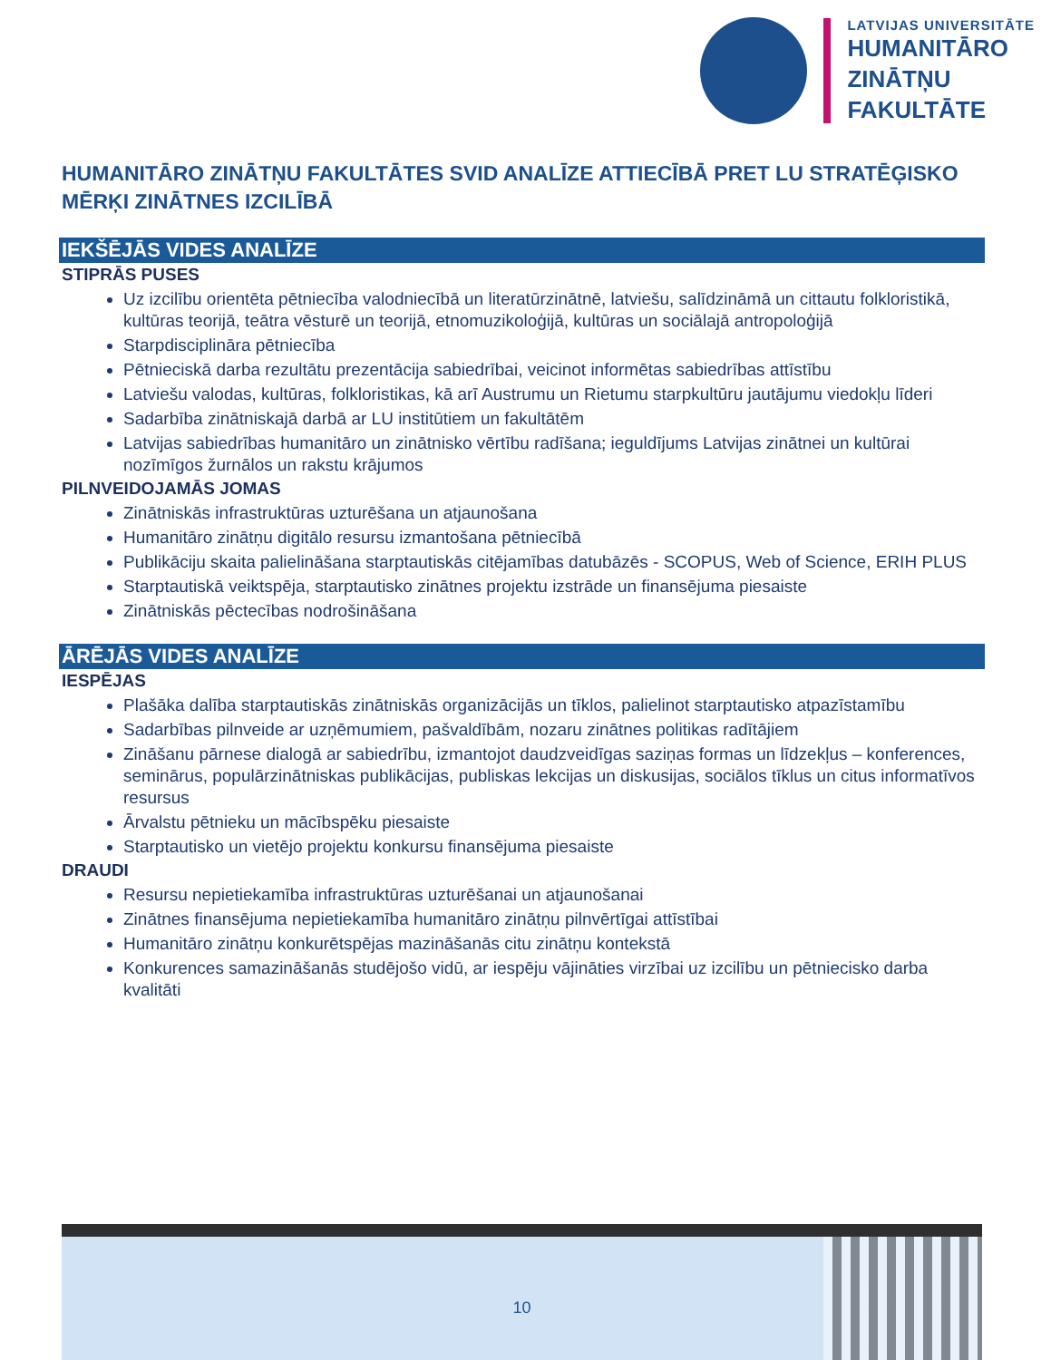LATVIJAS UNIVERSITĀTE
HUMANITĀRO
ZINĀTŅU
FAKULTĀTE
HUMANITĀRO ZINĀTŅU FAKULTĀTES SVID ANALĪZE ATTIECĪBĀ PRET LU STRATĒĢISKO MĒRĶI ZINĀTNES IZCILĪBĀ
IEKŠĒJĀS VIDES ANALĪZE
STIPRĀS PUSES
Uz izcilību orientēta pētniecība valodniecībā un literatūrzinātnē, latviešu, salīdzināmā un cittautu folkloristikā, kultūras teorijā, teātra vēsturē un teorijā, etnomuzikoloģijā, kultūras un sociālajā antropoloģijā
Starpdisciplināra pētniecība
Pētnieciskā darba rezultātu prezentācija sabiedrībai, veicinot informētas sabiedrības attīstību
Latviešu valodas, kultūras, folkloristikas, kā arī Austrumu un Rietumu starpkultūru jautājumu viedokļu līderi
Sadarbība zinātniskajā darbā ar LU institūtiem un fakultātēm
Latvijas sabiedrības humanitāro un zinātnisko vērtību radīšana; ieguldījums Latvijas zinātnei un kultūrai nozīmīgos žurnālos un rakstu krājumos
PILNVEIDOJAMĀS JOMAS
Zinātniskās infrastruktūras uzturēšana un atjaunošana
Humanitāro zinātņu digitālo resursu izmantošana pētniecībā
Publikāciju skaita palielināšana starptautiskās citējamības datubāzēs - SCOPUS, Web of Science, ERIH PLUS
Starptautiskā veiktspēja, starptautisko zinātnes projektu izstrāde un finansējuma piesaiste
Zinātniskās pēctecības nodrošināšana
ĀRĒJĀS VIDES ANALĪZE
IESPĒJAS
Plašāka dalība starptautiskās zinātniskās organizācijās un tīklos, palielinot starptautisko atpazīstamību
Sadarbības pilnveide ar uzņēmumiem, pašvaldībām, nozaru zinātnes politikas radītājiem
Zināšanu pārnese dialogā ar sabiedrību, izmantojot daudzveidīgas saziņas formas un līdzekļus – konferences, seminārus, populārzinātniskas publikācijas, publiskas lekcijas un diskusijas, sociālos tīklus un citus informatīvos resursus
Ārvalstu pētnieku un mācībspēku piesaiste
Starptautisko un vietējo projektu konkursu finansējuma piesaiste
DRAUDI
Resursu nepietiekamība infrastruktūras uzturēšanai un atjaunošanai
Zinātnes finansējuma nepietiekamība humanitāro zinātņu pilnvērtīgai attīstībai
Humanitāro zinātņu konkurētspējas mazināšanās citu zinātņu kontekstā
Konkurences samazināšanās studējošo vidū, ar iespēju vājināties virzībai uz izcilību un pētniecisko darba kvalitāti
10